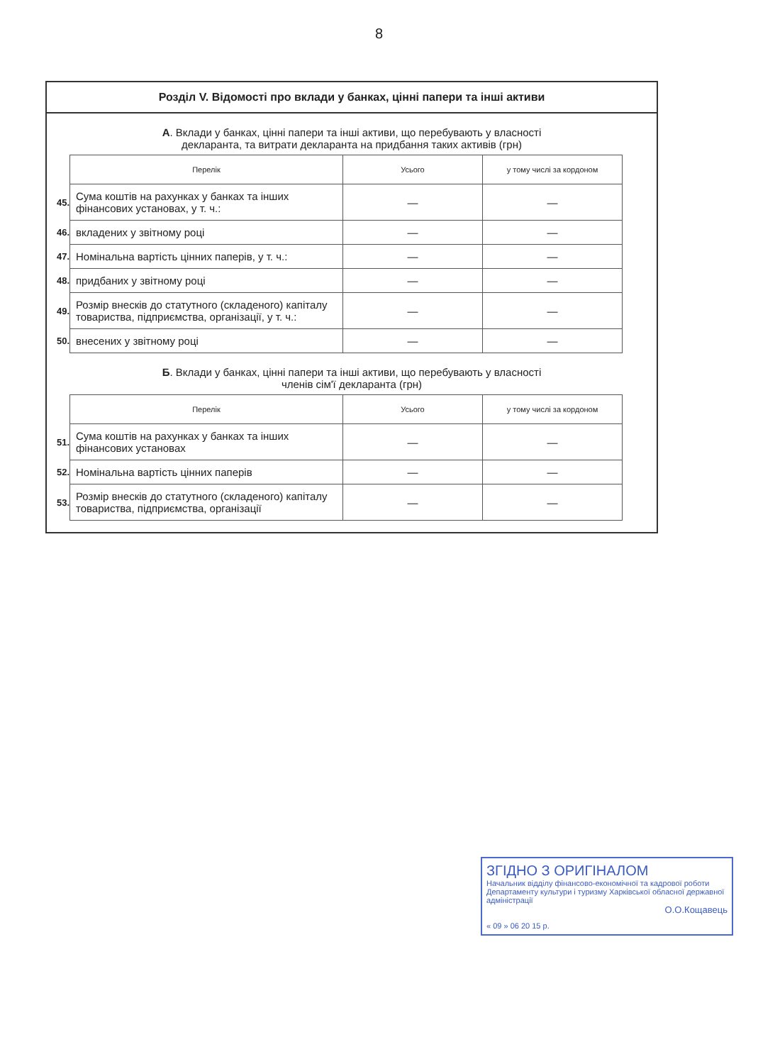8
Розділ V. Відомості про вклади у банках, цінні папери та інші активи
А. Вклади у банках, цінні папери та інші активи, що перебувають у власності
декларанта, та витрати декларанта на придбання таких активів (грн)
| | Перелік | Усього | у тому числі за кордоном |
| 45. | Сума коштів на рахунках у банках та інших фінансових установах, у т. ч.: | — | — |
| 46. | вкладених у звітному році | — | — |
| 47. | Номінальна вартість цінних паперів, у т. ч.: | — | — |
| 48. | придбаних у звітному році | — | — |
| 49. | Розмір внесків до статутного (складеного) капіталу товариства, підприємства, організації, у т. ч.: | — | — |
| 50. | внесених у звітному році | — | — |
Б. Вклади у банках, цінні папери та інші активи, що перебувають у власності
членів сім'ї декларанта (грн)
| | Перелік | Усього | у тому числі за кордоном |
| 51. | Сума коштів на рахунках у банках та інших фінансових установах | — | — |
| 52. | Номінальна вартість цінних паперів | — | — |
| 53. | Розмір внесків до статутного (складеного) капіталу товариства, підприємства, організації | — | — |
ЗГІДНО З ОРИГІНАЛОМ
Начальник відділу фінансово-економічної та кадрової роботи Департаменту культури і туризму Харківської обласної державної адміністрації
О.О.Кощавець
« 09 » 06 20 15 р.